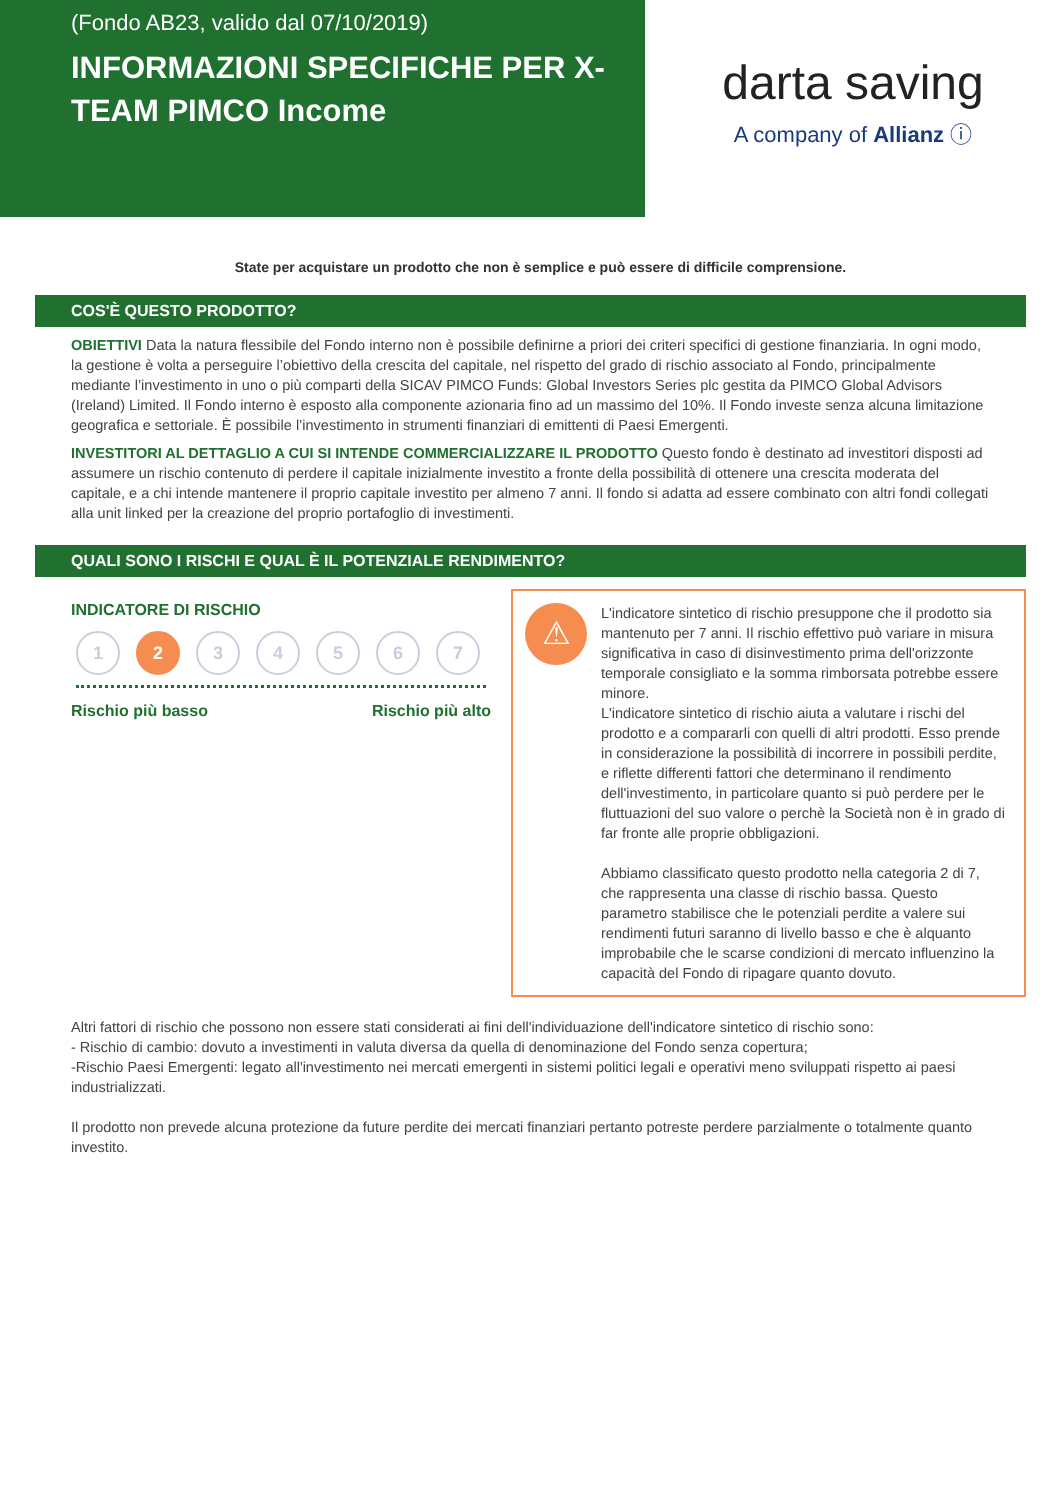(Fondo AB23, valido dal 07/10/2019)
INFORMAZIONI SPECIFICHE PER X-TEAM PIMCO Income
darta saving
A company of Allianz ⓘ
State per acquistare un prodotto che non è semplice e può essere di difficile comprensione.
COS'È QUESTO PRODOTTO?
OBIETTIVI Data la natura flessibile del Fondo interno non è possibile definirne a priori dei criteri specifici di gestione finanziaria. In ogni modo, la gestione è volta a perseguire l’obiettivo della crescita del capitale, nel rispetto del grado di rischio associato al Fondo, principalmente mediante l’investimento in uno o più comparti della SICAV PIMCO Funds: Global Investors Series plc gestita da PIMCO Global Advisors (Ireland) Limited. Il Fondo interno è esposto alla componente azionaria fino ad un massimo del 10%. Il Fondo investe senza alcuna limitazione geografica e settoriale. È possibile l’investimento in strumenti finanziari di emittenti di Paesi Emergenti.
INVESTITORI AL DETTAGLIO A CUI SI INTENDE COMMERCIALIZZARE IL PRODOTTO Questo fondo è destinato ad investitori disposti ad assumere un rischio contenuto di perdere il capitale inizialmente investito a fronte della possibilità di ottenere una crescita moderata del capitale, e a chi intende mantenere il proprio capitale investito per almeno 7 anni. Il fondo si adatta ad essere combinato con altri fondi collegati alla unit linked per la creazione del proprio portafoglio di investimenti.
QUALI SONO I RISCHI E QUAL È IL POTENZIALE RENDIMENTO?
INDICATORE DI RISCHIO
1 2 3 4 5 6 7
Rischio più basso Rischio più alto
⚠
L'indicatore sintetico di rischio presuppone che il prodotto sia mantenuto per 7 anni. Il rischio effettivo può variare in misura significativa in caso di disinvestimento prima dell'orizzonte temporale consigliato e la somma rimborsata potrebbe essere minore.
L'indicatore sintetico di rischio aiuta a valutare i rischi del prodotto e a compararli con quelli di altri prodotti. Esso prende in considerazione la possibilità di incorrere in possibili perdite, e riflette differenti fattori che determinano il rendimento dell'investimento, in particolare quanto si può perdere per le fluttuazioni del suo valore o perchè la Società non è in grado di far fronte alle proprie obbligazioni.
Abbiamo classificato questo prodotto nella categoria 2 di 7, che rappresenta una classe di rischio bassa. Questo parametro stabilisce che le potenziali perdite a valere sui rendimenti futuri saranno di livello basso e che è alquanto improbabile che le scarse condizioni di mercato influenzino la capacità del Fondo di ripagare quanto dovuto.
Altri fattori di rischio che possono non essere stati considerati ai fini dell'individuazione dell'indicatore sintetico di rischio sono:
- Rischio di cambio: dovuto a investimenti in valuta diversa da quella di denominazione del Fondo senza copertura;
-Rischio Paesi Emergenti: legato all'investimento nei mercati emergenti in sistemi politici legali e operativi meno sviluppati rispetto ai paesi industrializzati.
Il prodotto non prevede alcuna protezione da future perdite dei mercati finanziari pertanto potreste perdere parzialmente o totalmente quanto investito.